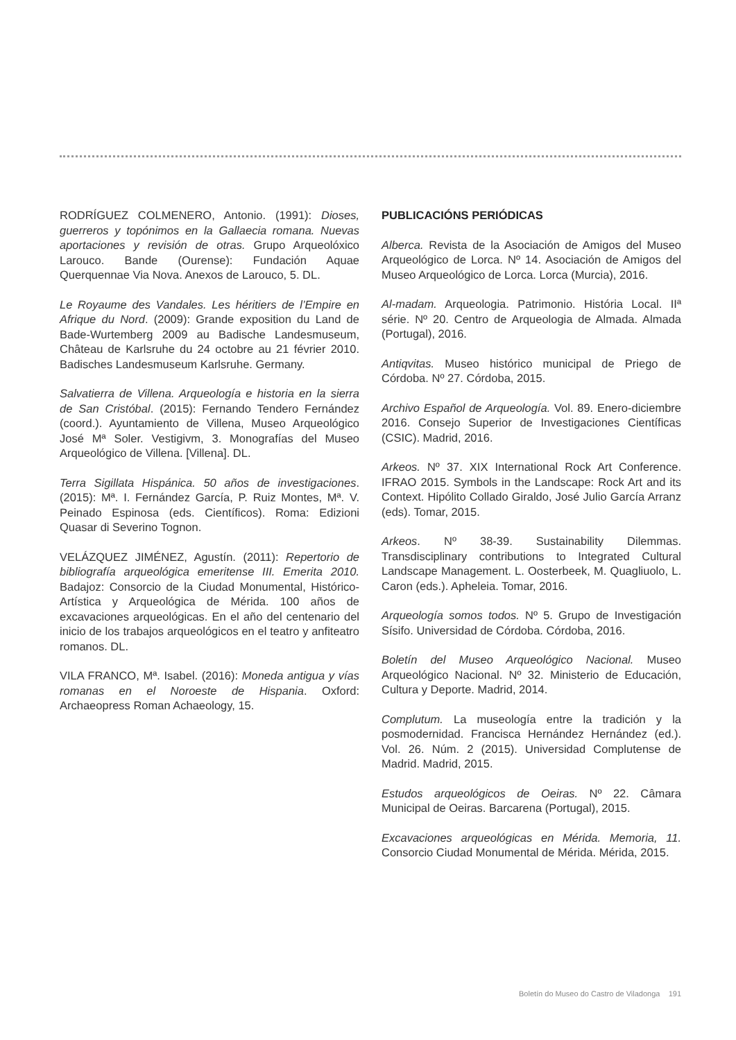RODRÍGUEZ COLMENERO, Antonio. (1991): Dioses, guerreros y topónimos en la Gallaecia romana. Nuevas aportaciones y revisión de otras. Grupo Arqueolóxico Larouco. Bande (Ourense): Fundación Aquae Querquennae Via Nova. Anexos de Larouco, 5. DL.
Le Royaume des Vandales. Les héritiers de l’Empire en Afrique du Nord. (2009): Grande exposition du Land de Bade-Wurtemberg 2009 au Badische Landesmuseum, Château de Karlsruhe du 24 octobre au 21 février 2010. Badisches Landesmuseum Karlsruhe. Germany.
Salvatierra de Villena. Arqueología e historia en la sierra de San Cristóbal. (2015): Fernando Tendero Fernández (coord.). Ayuntamiento de Villena, Museo Arqueológico José Mª Soler. Vestigivm, 3. Monografías del Museo Arqueológico de Villena. [Villena]. DL.
Terra Sigillata Hispánica. 50 años de investigaciones. (2015): Mª. I. Fernández García, P. Ruiz Montes, Mª. V. Peinado Espinosa (eds. Científicos). Roma: Edizioni Quasar di Severino Tognon.
VELÁZQUEZ JIMÉNEZ, Agustín. (2011): Repertorio de bibliografía arqueológica emeritense III. Emerita 2010. Badajoz: Consorcio de la Ciudad Monumental, Histórico-Artística y Arqueológica de Mérida. 100 años de excavaciones arqueológicas. En el año del centenario del inicio de los trabajos arqueológicos en el teatro y anfiteatro romanos. DL.
VILA FRANCO, Mª. Isabel. (2016): Moneda antigua y vías romanas en el Noroeste de Hispania. Oxford: Archaeopress Roman Achaeology, 15.
PUBLICACIÓNS PERIÓDICAS
Alberca. Revista de la Asociación de Amigos del Museo Arqueológico de Lorca. Nº 14. Asociación de Amigos del Museo Arqueológico de Lorca. Lorca (Murcia), 2016.
Al-madam. Arqueologia. Patrimonio. História Local. IIª série. Nº 20. Centro de Arqueologia de Almada. Almada (Portugal), 2016.
Antiqvitas. Museo histórico municipal de Priego de Córdoba. Nº 27. Córdoba, 2015.
Archivo Español de Arqueología. Vol. 89. Enero-diciembre 2016. Consejo Superior de Investigaciones Científicas (CSIC). Madrid, 2016.
Arkeos. Nº 37. XIX International Rock Art Conference. IFRAO 2015. Symbols in the Landscape: Rock Art and its Context. Hipólito Collado Giraldo, José Julio García Arranz (eds). Tomar, 2015.
Arkeos. Nº 38-39. Sustainability Dilemmas. Transdisciplinary contributions to Integrated Cultural Landscape Management. L. Oosterbeek, M. Quagliuolo, L. Caron (eds.). Apheleia. Tomar, 2016.
Arqueología somos todos. Nº 5. Grupo de Investigación Sísifo. Universidad de Córdoba. Córdoba, 2016.
Boletín del Museo Arqueológico Nacional. Museo Arqueológico Nacional. Nº 32. Ministerio de Educación, Cultura y Deporte. Madrid, 2014.
Complutum. La museología entre la tradición y la posmodernidad. Francisca Hernández Hernández (ed.). Vol. 26. Núm. 2 (2015). Universidad Complutense de Madrid. Madrid, 2015.
Estudos arqueológicos de Oeiras. Nº 22. Câmara Municipal de Oeiras. Barcarena (Portugal), 2015.
Excavaciones arqueológicas en Mérida. Memoria, 11. Consorcio Ciudad Monumental de Mérida. Mérida, 2015.
Boletín do Museo do Castro de Viladonga 191